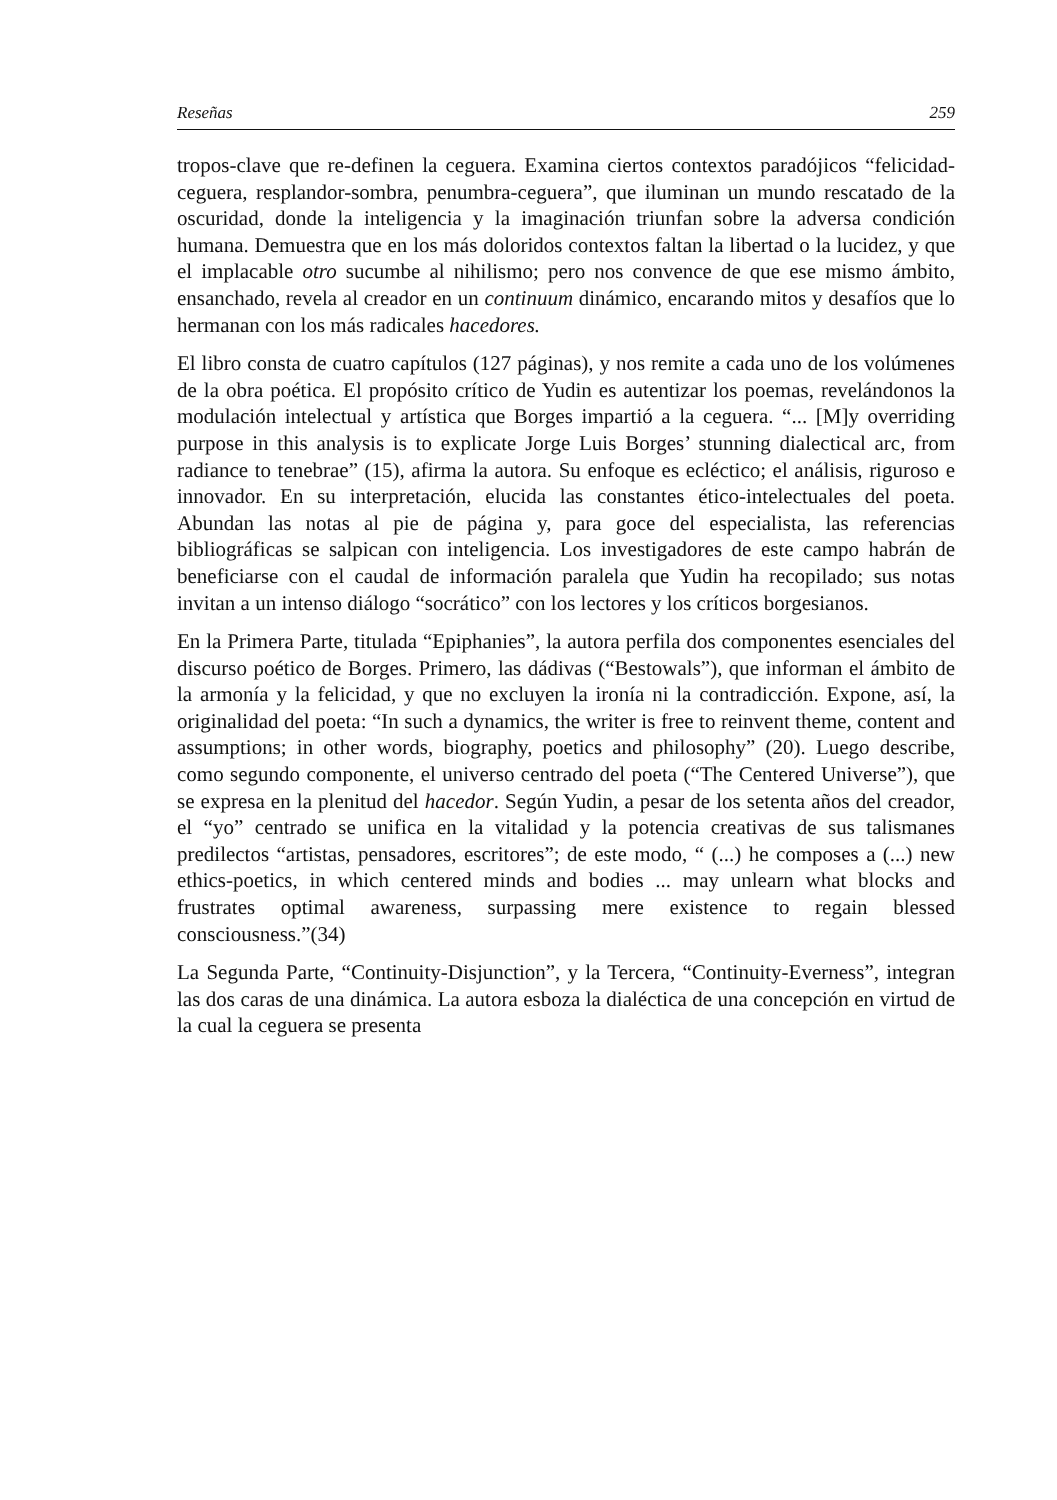Reseñas 259
tropos-clave que re-definen la ceguera. Examina ciertos contextos paradójicos “felicidad-ceguera, resplandor-sombra, penumbra-ceguera”, que iluminan un mundo rescatado de la oscuridad, donde la inteligencia y la imaginación triunfan sobre la adversa condición humana. Demuestra que en los más doloridos contextos faltan la libertad o la lucidez, y que el implacable otro sucumbe al nihilismo; pero nos convence de que ese mismo ámbito, ensanchado, revela al creador en un continuum dinámico, encarando mitos y desafíos que lo hermanan con los más radicales hacedores.
El libro consta de cuatro capítulos (127 páginas), y nos remite a cada uno de los volúmenes de la obra poética. El propósito crítico de Yudin es autentizar los poemas, revelándonos la modulación intelectual y artística que Borges impartió a la ceguera. “... [M]y overriding purpose in this analysis is to explicate Jorge Luis Borges’ stunning dialectical arc, from radiance to tenebrae” (15), afirma la autora. Su enfoque es ecléctico; el análisis, riguroso e innovador. En su interpretación, elucida las constantes ético-intelectuales del poeta. Abundan las notas al pie de página y, para goce del especialista, las referencias bibliográficas se salpican con inteligencia. Los investigadores de este campo habrán de beneficiarse con el caudal de información paralela que Yudin ha recopilado; sus notas invitan a un intenso diálogo “socrático” con los lectores y los críticos borgesianos.
En la Primera Parte, titulada “Epiphanies”, la autora perfila dos componentes esenciales del discurso poético de Borges. Primero, las dádivas (“Bestowals”), que informan el ámbito de la armonía y la felicidad, y que no excluyen la ironía ni la contradicción. Expone, así, la originalidad del poeta: “In such a dynamics, the writer is free to reinvent theme, content and assumptions; in other words, biography, poetics and philosophy” (20). Luego describe, como segundo componente, el universo centrado del poeta (“The Centered Universe”), que se expresa en la plenitud del hacedor. Según Yudin, a pesar de los setenta años del creador, el “yo” centrado se unifica en la vitalidad y la potencia creativas de sus talismanes predilectos “artistas, pensadores, escritores”; de este modo, “ (...) he composes a (...) new ethics-poetics, in which centered minds and bodies ... may unlearn what blocks and frustrates optimal awareness, surpassing mere existence to regain blessed consciousness.”(34)
La Segunda Parte, “Continuity-Disjunction”, y la Tercera, “Continuity-Everness”, integran las dos caras de una dinámica. La autora esboza la dialéctica de una concepción en virtud de la cual la ceguera se presenta